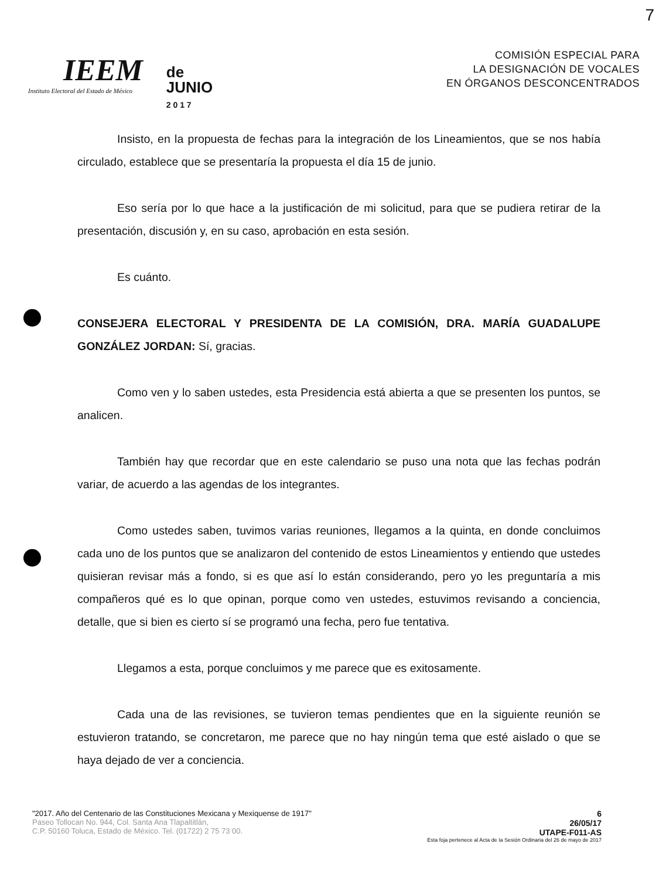7
IEEM
Instituto Electoral del Estado de México
de
JUNIO
2 0 1 7
COMISIÓN ESPECIAL PARA
LA DESIGNACIÓN DE VOCALES
EN ÓRGANOS DESCONCENTRADOS
Insisto, en la propuesta de fechas para la integración de los Lineamientos, que se nos había circulado, establece que se presentaría la propuesta el día 15 de junio.
Eso sería por lo que hace a la justificación de mi solicitud, para que se pudiera retirar de la presentación, discusión y, en su caso, aprobación en esta sesión.
Es cuánto.
CONSEJERA ELECTORAL Y PRESIDENTA DE LA COMISIÓN, DRA. MARÍA GUADALUPE GONZÁLEZ JORDAN: Sí, gracias.
Como ven y lo saben ustedes, esta Presidencia está abierta a que se presenten los puntos, se analicen.
También hay que recordar que en este calendario se puso una nota que las fechas podrán variar, de acuerdo a las agendas de los integrantes.
Como ustedes saben, tuvimos varias reuniones, llegamos a la quinta, en donde concluimos cada uno de los puntos que se analizaron del contenido de estos Lineamientos y entiendo que ustedes quisieran revisar más a fondo, si es que así lo están considerando, pero yo les preguntaría a mis compañeros qué es lo que opinan, porque como ven ustedes, estuvimos revisando a conciencia, detalle, que si bien es cierto sí se programó una fecha, pero fue tentativa.
Llegamos a esta, porque concluimos y me parece que es exitosamente.
Cada una de las revisiones, se tuvieron temas pendientes que en la siguiente reunión se estuvieron tratando, se concretaron, me parece que no hay ningún tema que esté aislado o que se haya dejado de ver a conciencia.
"2017. Año del Centenario de las Constituciones Mexicana y Mexiquense de 1917"
Paseo Tollocan No. 944, Col. Santa Ana Tlapaltitlán,
C.P. 50160 Toluca, Estado de México. Tel. (01722) 2 75 73 00.
6
26/05/17
UTAPE-F011-AS
Esta foja pertenece al Acta de la Sesión Ordinaria del 26 de mayo de 2017